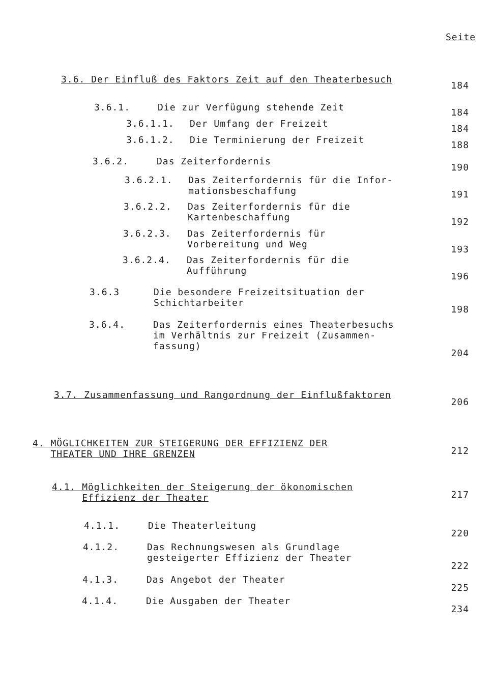Seite
3.6. Der Einfluß des Faktors Zeit auf den Theaterbesuch
184
3.6.1. Die zur Verfügung stehende Zeit 184
3.6.1.1. Der Umfang der Freizeit 184
3.6.1.2. Die Terminierung der Freizeit 188
3.6.2. Das Zeiterfordernis
190
3.6.2.1. Das Zeiterfordernis für die Infor-
mationsbeschaffung
191
3.6.2.2. Das Zeiterfordernis für die
Kartenbeschaffung
192
3.6.2.3. Das Zeiterfordernis für
Vorbereitung und Weg
193
3.6.2.4. Das Zeiterfordernis für die
Aufführung
196
3.6.3 Die besondere Freizeitsituation der
Schichtarbeiter
198
3.6.4. Das Zeiterfordernis eines Theaterbesuchs
im Verhältnis zur Freizeit (Zusammen-
fassung)
204
3.7. Zusammenfassung und Rangordnung der Einflußfaktoren
206
4. MÖGLICHKEITEN ZUR STEIGERUNG DER EFFIZIENZ DER
THEATER UND IHRE GRENZEN
212
4.1. Möglichkeiten der Steigerung der ökonomischen
Effizienz der Theater
217
4.1.1. Die Theaterleitung
220
4.1.2. Das Rechnungswesen als Grundlage
gesteigerter Effizienz der Theater
222
4.1.3. Das Angebot der Theater
225
4.1.4. Die Ausgaben der Theater
234